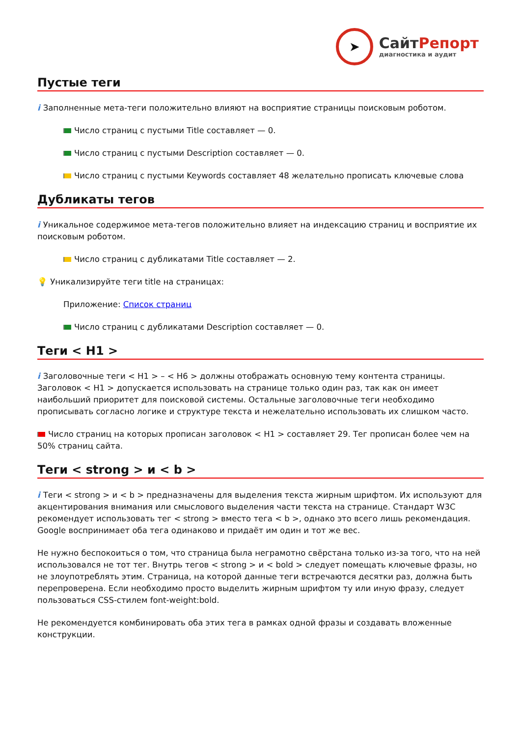➤
СайтРепорт
диагностика и аудит
Пустые теги
i Заполненные мета-теги положительно влияют на восприятие страницы поисковым роботом.
Число страниц с пустыми Title составляет — 0.
Число страниц с пустыми Description составляет — 0.
Число страниц с пустыми Keywords составляет 48 желательно прописать ключевые слова
Дубликаты тегов
i Уникальное содержимое мета-тегов положительно влияет на индексацию страниц и восприятие их поисковым роботом.
Число страниц с дубликатами Title составляет — 2.
💡 Уникализируйте теги title на страницах:
Приложение: Список страниц
Число страниц с дубликатами Description составляет — 0.
Теги < H1 >
i Заголовочные теги < H1 > – < H6 > должны отображать основную тему контента страницы. Заголовок < H1 > допускается использовать на странице только один раз, так как он имеет наибольший приоритет для поисковой системы. Остальные заголовочные теги необходимо прописывать согласно логике и структуре текста и нежелательно использовать их слишком часто.
Число страниц на которых прописан заголовок < H1 > составляет 29. Тег прописан более чем на 50% страниц сайта.
Теги < strong > и < b >
i Теги < strong > и < b > предназначены для выделения текста жирным шрифтом. Их используют для акцентирования внимания или смыслового выделения части текста на странице. Стандарт W3C рекомендует использовать тег < strong > вместо тега < b >, однако это всего лишь рекомендация. Google воспринимает оба тега одинаково и придаёт им один и тот же вес.
Не нужно беспокоиться о том, что страница была неграмотно свёрстана только из-за того, что на ней использовался не тот тег. Внутрь тегов < strong > и < bold > следует помещать ключевые фразы, но не злоупотреблять этим. Страница, на которой данные теги встречаются десятки раз, должна быть перепроверена. Если необходимо просто выделить жирным шрифтом ту или иную фразу, следует пользоваться CSS-стилем font-weight:bold.
Не рекомендуется комбинировать оба этих тега в рамках одной фразы и создавать вложенные конструкции.